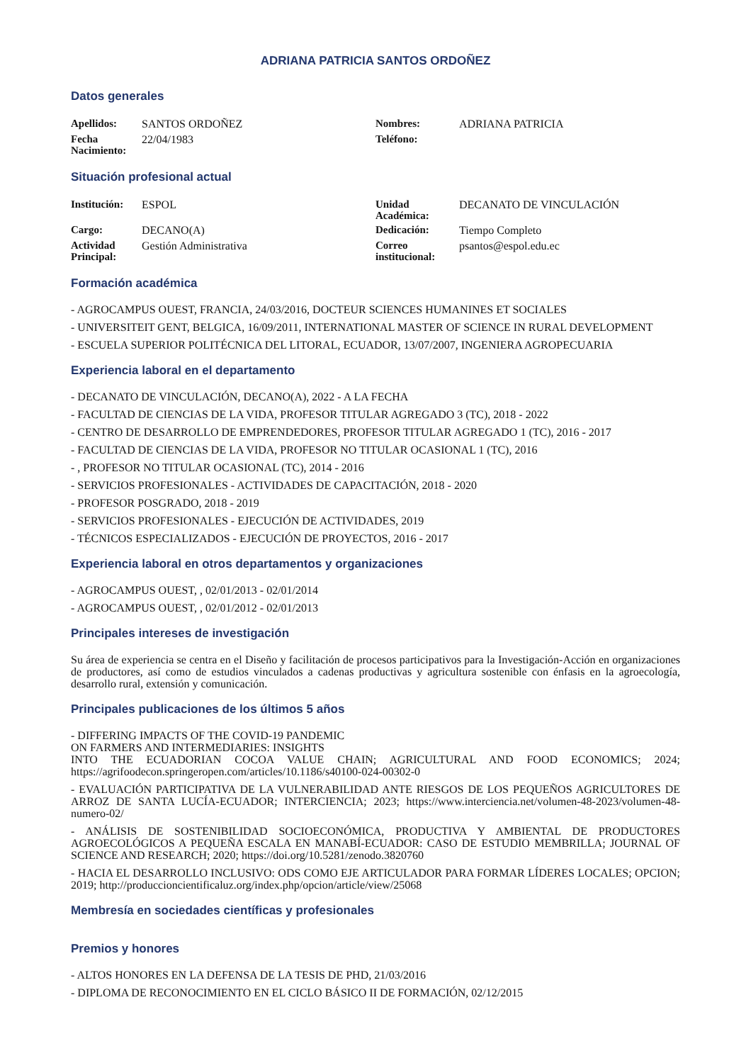ADRIANA PATRICIA SANTOS ORDOÑEZ
Datos generales
| Apellidos: | SANTOS ORDOÑEZ | Nombres: | ADRIANA PATRICIA |
| Fecha Nacimiento: | 22/04/1983 | Teléfono: | |
Situación profesional actual
| Institución: | ESPOL | Unidad Académica: | DECANATO DE VINCULACIÓN |
| Cargo: | DECANO(A) | Dedicación: | Tiempo Completo |
| Actividad Principal: | Gestión Administrativa | Correo institucional: | psantos@espol.edu.ec |
Formación académica
- AGROCAMPUS OUEST, FRANCIA, 24/03/2016, DOCTEUR SCIENCES HUMANINES ET SOCIALES
- UNIVERSITEIT GENT, BELGICA, 16/09/2011, INTERNATIONAL MASTER OF SCIENCE IN RURAL DEVELOPMENT
- ESCUELA SUPERIOR POLITÉCNICA DEL LITORAL, ECUADOR, 13/07/2007, INGENIERA AGROPECUARIA
Experiencia laboral en el departamento
- DECANATO DE VINCULACIÓN, DECANO(A), 2022 - A LA FECHA
- FACULTAD DE CIENCIAS DE LA VIDA, PROFESOR TITULAR AGREGADO 3 (TC), 2018 - 2022
- CENTRO DE DESARROLLO DE EMPRENDEDORES, PROFESOR TITULAR AGREGADO 1 (TC), 2016 - 2017
- FACULTAD DE CIENCIAS DE LA VIDA, PROFESOR NO TITULAR OCASIONAL 1 (TC), 2016
- , PROFESOR NO TITULAR OCASIONAL (TC), 2014 - 2016
- SERVICIOS PROFESIONALES - ACTIVIDADES DE CAPACITACIÓN, 2018 - 2020
- PROFESOR POSGRADO, 2018 - 2019
- SERVICIOS PROFESIONALES - EJECUCIÓN DE ACTIVIDADES, 2019
- TÉCNICOS ESPECIALIZADOS - EJECUCIÓN DE PROYECTOS, 2016 - 2017
Experiencia laboral en otros departamentos y organizaciones
- AGROCAMPUS OUEST, , 02/01/2013 - 02/01/2014
- AGROCAMPUS OUEST, , 02/01/2012 - 02/01/2013
Principales intereses de investigación
Su área de experiencia se centra en el Diseño y facilitación de procesos participativos para la Investigación-Acción en organizaciones de productores, así como de estudios vinculados a cadenas productivas y agricultura sostenible con énfasis en la agroecología, desarrollo rural, extensión y comunicación.
Principales publicaciones de los últimos 5 años
- DIFFERING IMPACTS OF THE COVID-19 PANDEMIC
ON FARMERS AND INTERMEDIARIES: INSIGHTS
INTO THE ECUADORIAN COCOA VALUE CHAIN; AGRICULTURAL AND FOOD ECONOMICS; 2024; https://agrifoodecon.springeropen.com/articles/10.1186/s40100-024-00302-0
- EVALUACIÓN PARTICIPATIVA DE LA VULNERABILIDAD ANTE RIESGOS DE LOS PEQUEÑOS AGRICULTORES DE ARROZ DE SANTA LUCÍA-ECUADOR; INTERCIENCIA; 2023; https://www.interciencia.net/volumen-48-2023/volumen-48-numero-02/
- ANÁLISIS DE SOSTENIBILIDAD SOCIOECONÓMICA, PRODUCTIVA Y AMBIENTAL DE PRODUCTORES AGROECOLÓGICOS A PEQUEÑA ESCALA EN MANABÍ-ECUADOR: CASO DE ESTUDIO MEMBRILLA; JOURNAL OF SCIENCE AND RESEARCH; 2020; https://doi.org/10.5281/zenodo.3820760
- HACIA EL DESARROLLO INCLUSIVO: ODS COMO EJE ARTICULADOR PARA FORMAR LÍDERES LOCALES; OPCION; 2019; http://produccioncientificaluz.org/index.php/opcion/article/view/25068
Membresía en sociedades científicas y profesionales
Premios y honores
- ALTOS HONORES EN LA DEFENSA DE LA TESIS DE PHD, 21/03/2016
- DIPLOMA DE RECONOCIMIENTO EN EL CICLO BÁSICO II DE FORMACIÓN, 02/12/2015